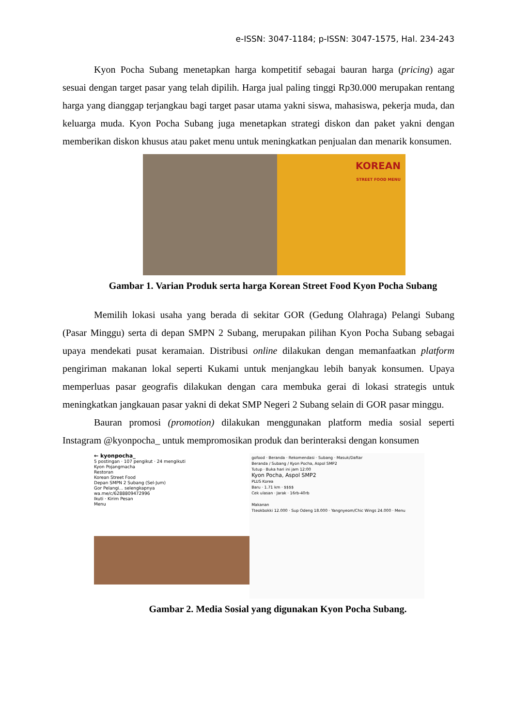e-ISSN: 3047-1184; p-ISSN: 3047-1575, Hal. 234-243
Kyon Pocha Subang menetapkan harga kompetitif sebagai bauran harga (pricing) agar sesuai dengan target pasar yang telah dipilih. Harga jual paling tinggi Rp30.000 merupakan rentang harga yang dianggap terjangkau bagi target pasar utama yakni siswa, mahasiswa, pekerja muda, dan keluarga muda. Kyon Pocha Subang juga menetapkan strategi diskon dan paket yakni dengan memberikan diskon khusus atau paket menu untuk meningkatkan penjualan dan menarik konsumen.
KOREAN
STREET FOOD MENU
Gambar 1. Varian Produk serta harga Korean Street Food Kyon Pocha Subang
Memilih lokasi usaha yang berada di sekitar GOR (Gedung Olahraga) Pelangi Subang (Pasar Minggu) serta di depan SMPN 2 Subang, merupakan pilihan Kyon Pocha Subang sebagai upaya mendekati pusat keramaian. Distribusi online dilakukan dengan memanfaatkan platform pengiriman makanan lokal seperti Kukami untuk menjangkau lebih banyak konsumen. Upaya memperluas pasar geografis dilakukan dengan cara membuka gerai di lokasi strategis untuk meningkatkan jangkauan pasar yakni di dekat SMP Negeri 2 Subang selain di GOR pasar minggu.
Bauran promosi (promotion) dilakukan menggunakan platform media sosial seperti Instagram @kyonpocha_ untuk mempromosikan produk dan berinteraksi dengan konsumen
← kyonpocha_
5 postingan · 107 pengikut · 24 mengikuti
Kyon Pojangmacha
Restoran
Korean Street Food
Depan SMPN 2 Subang (Sel-Jum)
Gor Pelangi... selengkapnya
wa.me/c/6288809472996
Ikuti · Kirim Pesan
Menu
gofood · Beranda · Rekomendasi · Subang · Masuk/Daftar
Beranda / Subang / Kyon Pocha, Aspol SMP2
Tutup · Buka hari ini jam 12:00
Kyon Pocha, Aspol SMP2
PLUS Korea
Baru · 1.71 km · $$$$
Cek ulasan · Jarak · 16rb-40rb
Makanan
Tteokbokki 12.000 · Sup Odeng 18.000 · Yangnyeom/Chic Wings 24.000 · Menu
Gambar 2. Media Sosial yang digunakan Kyon Pocha Subang.